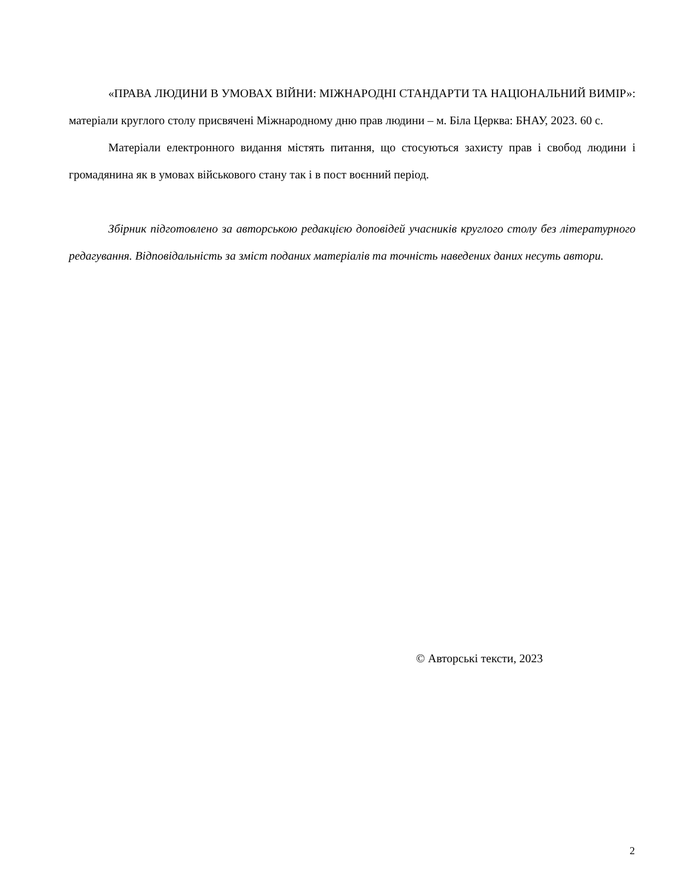«ПРАВА ЛЮДИНИ В УМОВАХ ВІЙНИ: МІЖНАРОДНІ СТАНДАРТИ ТА НАЦІОНАЛЬНИЙ ВИМІР»: матеріали круглого столу присвячені Міжнародному дню прав людини – м. Біла Церква: БНАУ, 2023. 60 с.
Матеріали електронного видання містять питання, що стосуються захисту прав і свобод людини і громадянина як в умовах військового стану так і в пост воєнний період.
Збірник підготовлено за авторською редакцією доповідей учасників круглого столу без літературного редагування. Відповідальність за зміст поданих матеріалів та точність наведених даних несуть автори.
© Авторські тексти, 2023
2